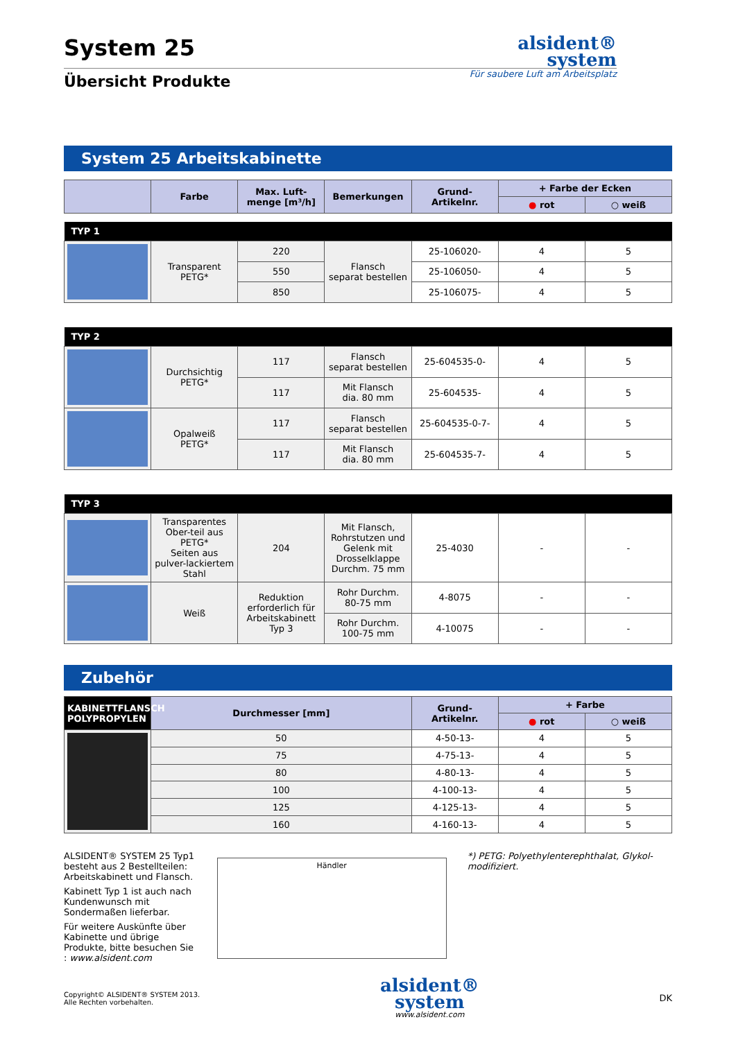System 25
alsident®
system
Übersicht Produkte
Für saubere Luft am Arbeitsplatz
System 25 Arbeitskabinette
| | Farbe | Max. Luft-menge [m³/h] | Bemerkungen | Grund-Artikelnr. | + Farbe der Ecken | |
| --- | --- | --- | --- | --- | --- | --- |
| | | | | | ● rot | ○ weiß |
| TYP 1 | | | | | | |
| | Transparent PETG* | 220 | Flansch separat bestellen | 25-106020- | 4 | 5 |
| | | 550 | | 25-106050- | 4 | 5 |
| | | 850 | | 25-106075- | 4 | 5 |
| TYP 2 | | | | | | |
| | Durchsichtig PETG* | 117 | Flansch separat bestellen | 25-604535-0- | 4 | 5 |
| | | 117 | Mit Flansch dia. 80 mm | 25-604535- | 4 | 5 |
| | Opalweiß PETG* | 117 | Flansch separat bestellen | 25-604535-0-7- | 4 | 5 |
| | | 117 | Mit Flansch dia. 80 mm | 25-604535-7- | 4 | 5 |
| TYP 3 | | | | | | |
| | Transparentes Ober-teil aus PETG* Seiten aus pulver-lackiertem Stahl | 204 | Mit Flansch, Rohrstutzen und Gelenk mit Drosselklappe Durchm. 75 mm | 25-4030 | - | - |
| | Weiß | Reduktion erforderlich für Arbeitskabinett Typ 3 | Rohr Durchm. 80-75 mm | 4-8075 | - | - |
| | | | Rohr Durchm. 100-75 mm | 4-10075 | - | - |
Zubehör
| KABINETTFLANSCH POLYPROPYLEN | Durchmesser [mm] | Grund-Artikelnr. | + Farbe | |
| --- | --- | --- | --- | --- |
| | | | ● rot | ○ weiß |
| | 50 | 4-50-13- | 4 | 5 |
| | 75 | 4-75-13- | 4 | 5 |
| | 80 | 4-80-13- | 4 | 5 |
| | 100 | 4-100-13- | 4 | 5 |
| | 125 | 4-125-13- | 4 | 5 |
| | 160 | 4-160-13- | 4 | 5 |
ALSIDENT® SYSTEM 25 Typ1 besteht aus 2 Bestellteilen: Arbeitskabinett und Flansch.
Kabinett Typ 1 ist auch nach Kundenwunsch mit Sondermaßen lieferbar.
Für weitere Auskünfte über Kabinette und übrige Produkte, bitte besuchen Sie : www.alsident.com
Händler
*) PETG: Polyethylenterephthalat, Glykol-modifiziert.
Copyright© ALSIDENT® SYSTEM 2013.
Alle Rechten vorbehalten.
alsident®
system
www.alsident.com
DK